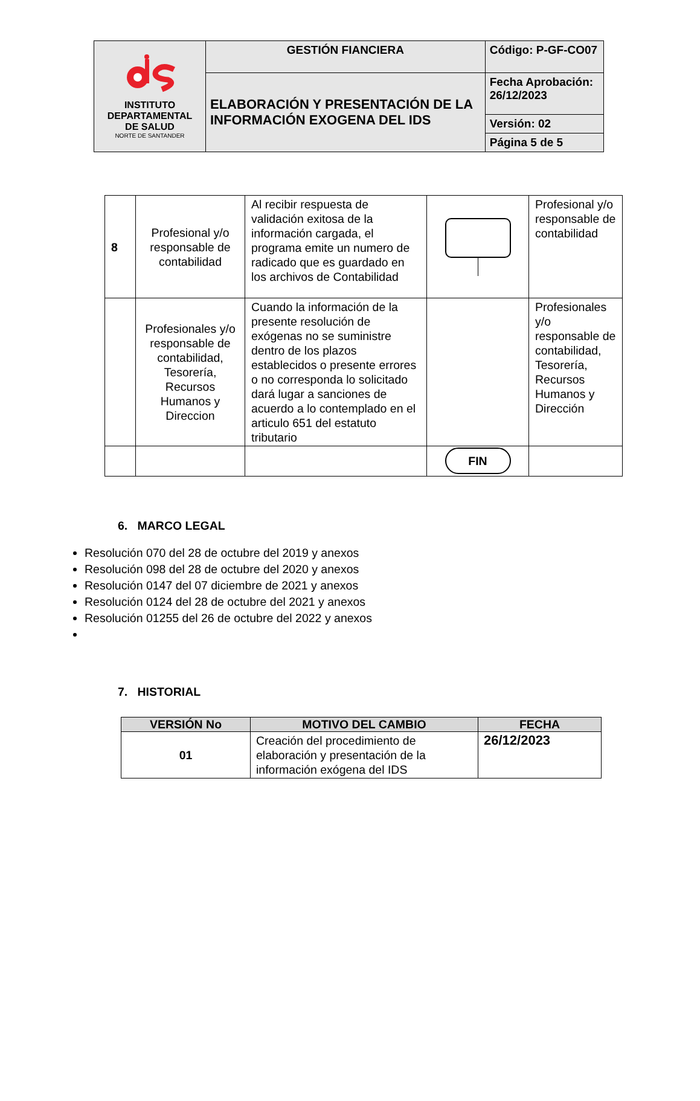| INSTITUTO DEPARTAMENTAL DE SALUD NORTE DE SANTANDER | GESTIÓN FIANCIERA | Código: P-GF-CO07 |
| | ELABORACIÓN Y PRESENTACIÓN DE LA INFORMACIÓN EXOGENA DEL IDS | Fecha Aprobación: 26/12/2023 |
| | | Versión: 02 |
| | | Página 5 de 5 |
| 8 | Profesional y/o responsable de contabilidad | Al recibir respuesta de validación exitosa de la información cargada, el programa emite un numero de radicado que es guardado en los archivos de Contabilidad | | Profesional y/o responsable de contabilidad |
| | Profesionales y/o responsable de contabilidad, Tesorería, Recursos Humanos y Direccion | Cuando la información de la presente resolución de exógenas no se suministre dentro de los plazos establecidos o presente errores o no corresponda lo solicitado dará lugar a sanciones de acuerdo a lo contemplado en el articulo 651 del estatuto tributario | | Profesionales y/o responsable de contabilidad, Tesorería, Recursos Humanos y Dirección |
| | | | FIN | |
6. MARCO LEGAL
Resolución 070 del 28 de octubre del 2019 y anexos
Resolución 098 del 28 de octubre del 2020 y anexos
Resolución 0147 del 07 diciembre de 2021 y anexos
Resolución 0124 del 28 de octubre del 2021 y anexos
Resolución 01255 del 26 de octubre del 2022 y anexos
7. HISTORIAL
| VERSIÓN No | MOTIVO DEL CAMBIO | FECHA |
| --- | --- | --- |
| 01 | Creación del procedimiento de elaboración y presentación de la información exógena del IDS | 26/12/2023 |